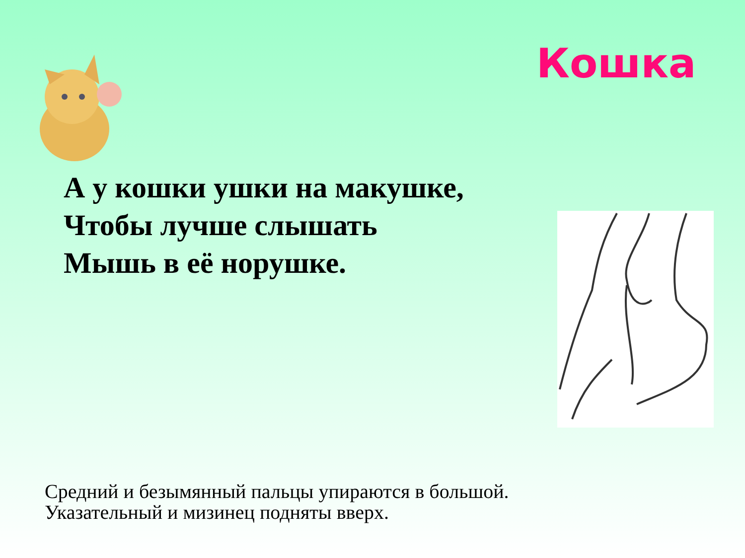Кошка
А у кошки ушки на макушке,
Чтобы лучше слышать
Мышь в её норушке.
Средний и безымянный пальцы упираются в большой.
Указательный и мизинец подняты вверх.